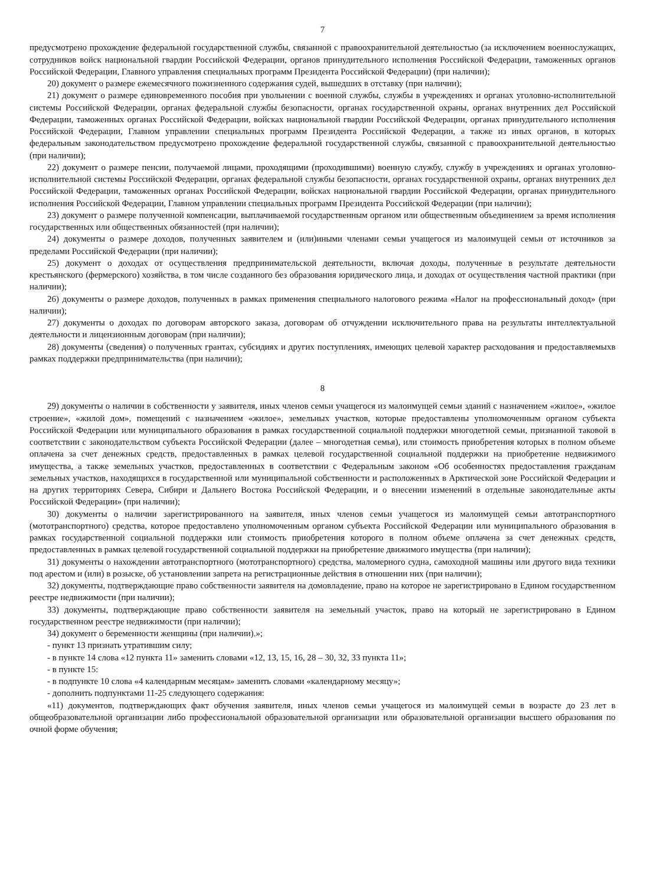7
предусмотрено прохождение федеральной государственной службы, связанной с правоохранительной деятельностью (за исключением военнослужащих, сотрудников войск национальной гвардии Российской Федерации, органов принудительного исполнения Российской Федерации, таможенных органов Российской Федерации, Главного управления специальных программ Президента Российской Федерации) (при наличии);
20) документ о размере ежемесячного пожизненного содержания судей, вышедших в отставку (при наличии);
21) документ о размере единовременного пособия при увольнении с военной службы, службы в учреждениях и органах уголовно-исполнительной системы Российской Федерации, органах федеральной службы безопасности, органах государственной охраны, органах внутренних дел Российской Федерации, таможенных органах Российской Федерации, войсках национальной гвардии Российской Федерации, органах принудительного исполнения Российской Федерации, Главном управлении специальных программ Президента Российской Федерации, а также из иных органов, в которых федеральным законодательством предусмотрено прохождение федеральной государственной службы, связанной с правоохранительной деятельностью (при наличии);
22) документ о размере пенсии, получаемой лицами, проходящими (проходившими) военную службу, службу в учреждениях и органах уголовно-исполнительной системы Российской Федерации, органах федеральной службы безопасности, органах государственной охраны, органах внутренних дел Российской Федерации, таможенных органах Российской Федерации, войсках национальной гвардии Российской Федерации, органах принудительного исполнения Российской Федерации, Главном управлении специальных программ Президента Российской Федерации (при наличии);
23) документ о размере полученной компенсации, выплачиваемой государственным органом или общественным объединением за время исполнения государственных или общественных обязанностей (при наличии);
24) документы о размере доходов, полученных заявителем и (или)иными членами семьи учащегося из малоимущей семьи от источников за пределами Российской Федерации (при наличии);
25) документ о доходах от осуществления предпринимательской деятельности, включая доходы, полученные в результате деятельности крестьянского (фермерского) хозяйства, в том числе созданного без образования юридического лица, и доходах от осуществления частной практики (при наличии);
26) документы о размере доходов, полученных в рамках применения специального налогового режима «Налог на профессиональный доход» (при наличии);
27) документы о доходах по договорам авторского заказа, договорам об отчуждении исключительного права на результаты интеллектуальной деятельности и лицензионным договорам (при наличии);
28) документы (сведения) о полученных грантах, субсидиях и других поступлениях, имеющих целевой характер расходования и предоставляемыхв рамках поддержки предпринимательства (при наличии);
8
29) документы о наличии в собственности у заявителя, иных членов семьи учащегося из малоимущей семьи зданий с назначением «жилое», «жилое строение», «жилой дом», помещений с назначением «жилое», земельных участков, которые предоставлены уполномоченным органом субъекта Российской Федерации или муниципального образования в рамках государственной социальной поддержки многодетной семьи, признанной таковой в соответствии с законодательством субъекта Российской Федерации (далее – многодетная семья), или стоимость приобретения которых в полном объеме оплачена за счет денежных средств, предоставленных в рамках целевой государственной социальной поддержки на приобретение недвижимого имущества, а также земельных участков, предоставленных в соответствии с Федеральным законом «Об особенностях предоставления гражданам земельных участков, находящихся в государственной или муниципальной собственности и расположенных в Арктической зоне Российской Федерации и на других территориях Севера, Сибири и Дальнего Востока Российской Федерации, и о внесении изменений в отдельные законодательные акты Российской Федерации» (при наличии);
30) документы о наличии зарегистрированного на заявителя, иных членов семьи учащегося из малоимущей семьи автотранспортного (мототранспортного) средства, которое предоставлено уполномоченным органом субъекта Российской Федерации или муниципального образования в рамках государственной социальной поддержки или стоимость приобретения которого в полном объеме оплачена за счет денежных средств, предоставленных в рамках целевой государственной социальной поддержки на приобретение движимого имущества (при наличии);
31) документы о нахождении автотранспортного (мототранспортного) средства, маломерного судна, самоходной машины или другого вида техники под арестом и (или) в розыске, об установлении запрета на регистрационные действия в отношении них (при наличии);
32) документы, подтверждающие право собственности заявителя на домовладение, право на которое не зарегистрировано в Едином государственном реестре недвижимости (при наличии);
33) документы, подтверждающие право собственности заявителя на земельный участок, право на который не зарегистрировано в Едином государственном реестре недвижимости (при наличии);
34) документ о беременности женщины (при наличии).»;
- пункт 13 признать утратившим силу;
- в пункте 14 слова «12 пункта 11» заменить словами «12, 13, 15, 16, 28 – 30, 32, 33 пункта 11»;
- в пункте 15:
- в подпункте 10 слова «4 календарным месяцам» заменить словами «календарному месяцу»;
- дополнить подпунктами 11-25 следующего содержания:
«11) документов, подтверждающих факт обучения заявителя, иных членов семьи учащегося из малоимущей семьи в возрасте до 23 лет в общеобразовательной организации либо профессиональной образовательной организации или образовательной организации высшего образования по очной форме обучения;